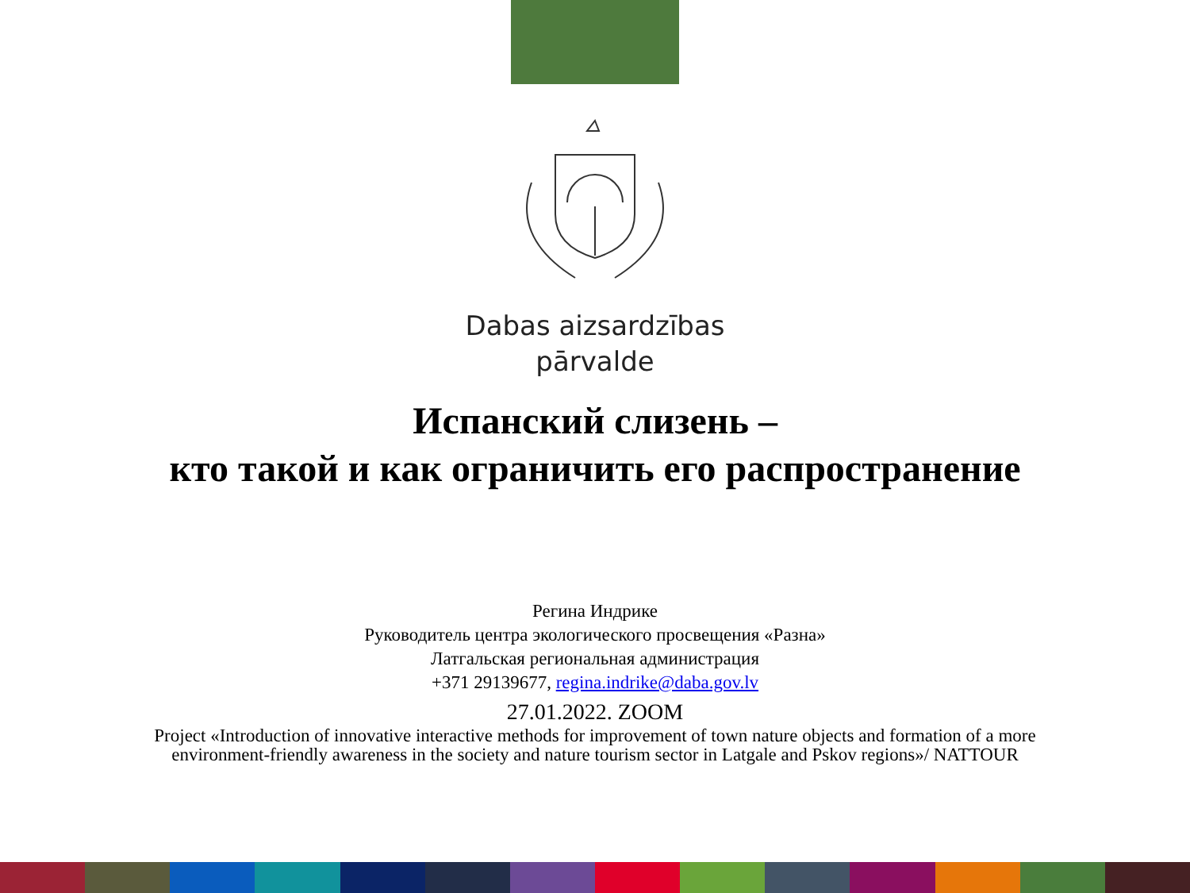Dabas aizsardzības
pārvalde
Испанский слизень –
кто такой и как ограничить его распространение
Регина Индрике
Руководитель центра экологического просвещения «Разна»
Латгальская региональная администрация
+371 29139677, regina.indrike@daba.gov.lv
27.01.2022. ZOOM
Project «Introduction of innovative interactive methods for improvement of town nature objects and formation of a more
environment-friendly awareness in the society and nature tourism sector in Latgale and Pskov regions»/ NATTOUR